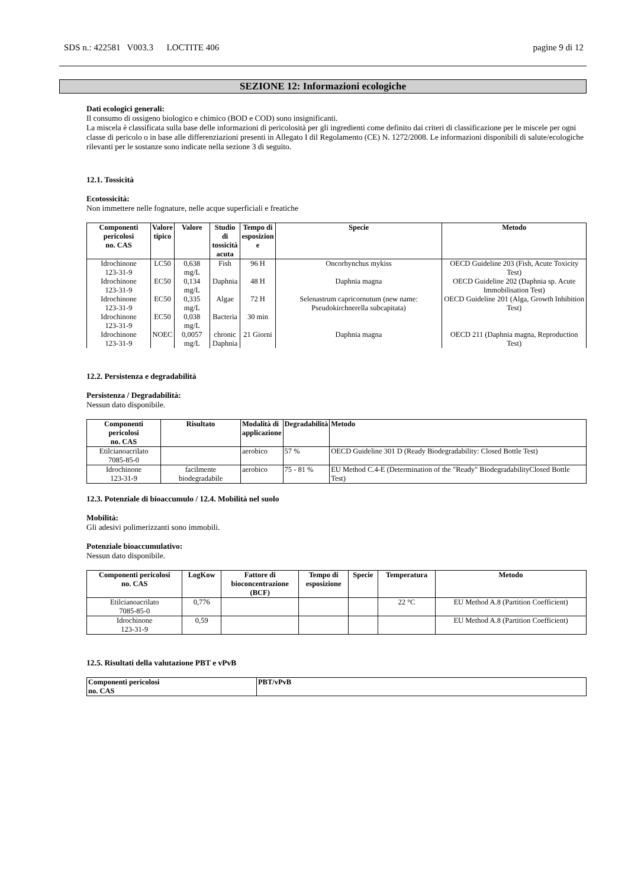SDS n.: 422581 V003.3 LOCTITE 406 pagine 9 di 12
SEZIONE 12: Informazioni ecologiche
Dati ecologici generali:
Il consumo di ossigeno biologico e chimico (BOD e COD) sono insignificanti.
La miscela è classificata sulla base delle informazioni di pericolosità per gli ingredienti come definito dai criteri di classificazione per le miscele per ogni classe di pericolo o in base alle differenziazioni presenti in Allegato I dil Regolamento (CE) N. 1272/2008. Le informazioni disponibili di salute/ecologiche rilevanti per le sostanze sono indicate nella sezione 3 di seguito.
12.1. Tossicità
Ecotossicità:
Non immettere nelle fognature, nelle acque superficiali e freatiche
| Componenti pericolosi no. CAS | Valore tipico | Valore | Studio di tossicità acuta | Tempo di esposizion e | Specie | Metodo |
| --- | --- | --- | --- | --- | --- | --- |
| Idrochinone 123-31-9 | LC50 | 0,638 mg/L | Fish | 96 H | Oncorhynchus mykiss | OECD Guideline 203 (Fish, Acute Toxicity Test) |
| Idrochinone 123-31-9 | EC50 | 0,134 mg/L | Daphnia | 48 H | Daphnia magna | OECD Guideline 202 (Daphnia sp. Acute Immobilisation Test) |
| Idrochinone 123-31-9 | EC50 | 0,335 mg/L | Algae | 72 H | Selenastrum capricornutum (new name: Pseudokirchnerella subcapitata) | OECD Guideline 201 (Alga, Growth Inhibition Test) |
| Idrochinone 123-31-9 | EC50 | 0,038 mg/L | Bacteria | 30 min | | |
| Idrochinone 123-31-9 | NOEC | 0,0057 mg/L | chronic Daphnia | 21 Giorni | Daphnia magna | OECD 211 (Daphnia magna, Reproduction Test) |
12.2. Persistenza e degradabilità
Persistenza / Degradabilità:
Nessun dato disponibile.
| Componenti pericolosi no. CAS | Risultato | Modalità di applicazione | Degradabilità | Metodo |
| --- | --- | --- | --- | --- |
| Etilcianoacrilato 7085-85-0 | | aerobico | 57 % | OECD Guideline 301 D (Ready Biodegradability: Closed Bottle Test) |
| Idrochinone 123-31-9 | facilmente biodegradabile | aerobico | 75 - 81 % | EU Method C.4-E (Determination of the "Ready" BiodegradabilityClosed Bottle Test) |
12.3. Potenziale di bioaccumulo / 12.4. Mobilità nel suolo
Mobilità:
Gli adesivi polimerizzanti sono immobili.
Potenziale bioaccumulativo:
Nessun dato disponibile.
| Componenti pericolosi no. CAS | LogKow | Fattore di bioconcentrazione (BCF) | Tempo di esposizione | Specie | Temperatura | Metodo |
| --- | --- | --- | --- | --- | --- | --- |
| Etilcianoacrilato 7085-85-0 | 0,776 | | | | 22 °C | EU Method A.8 (Partition Coefficient) |
| Idrochinone 123-31-9 | 0,59 | | | | | EU Method A.8 (Partition Coefficient) |
12.5. Risultati della valutazione PBT e vPvB
| Componenti pericolosi no. CAS | PBT/vPvB |
| --- | --- |